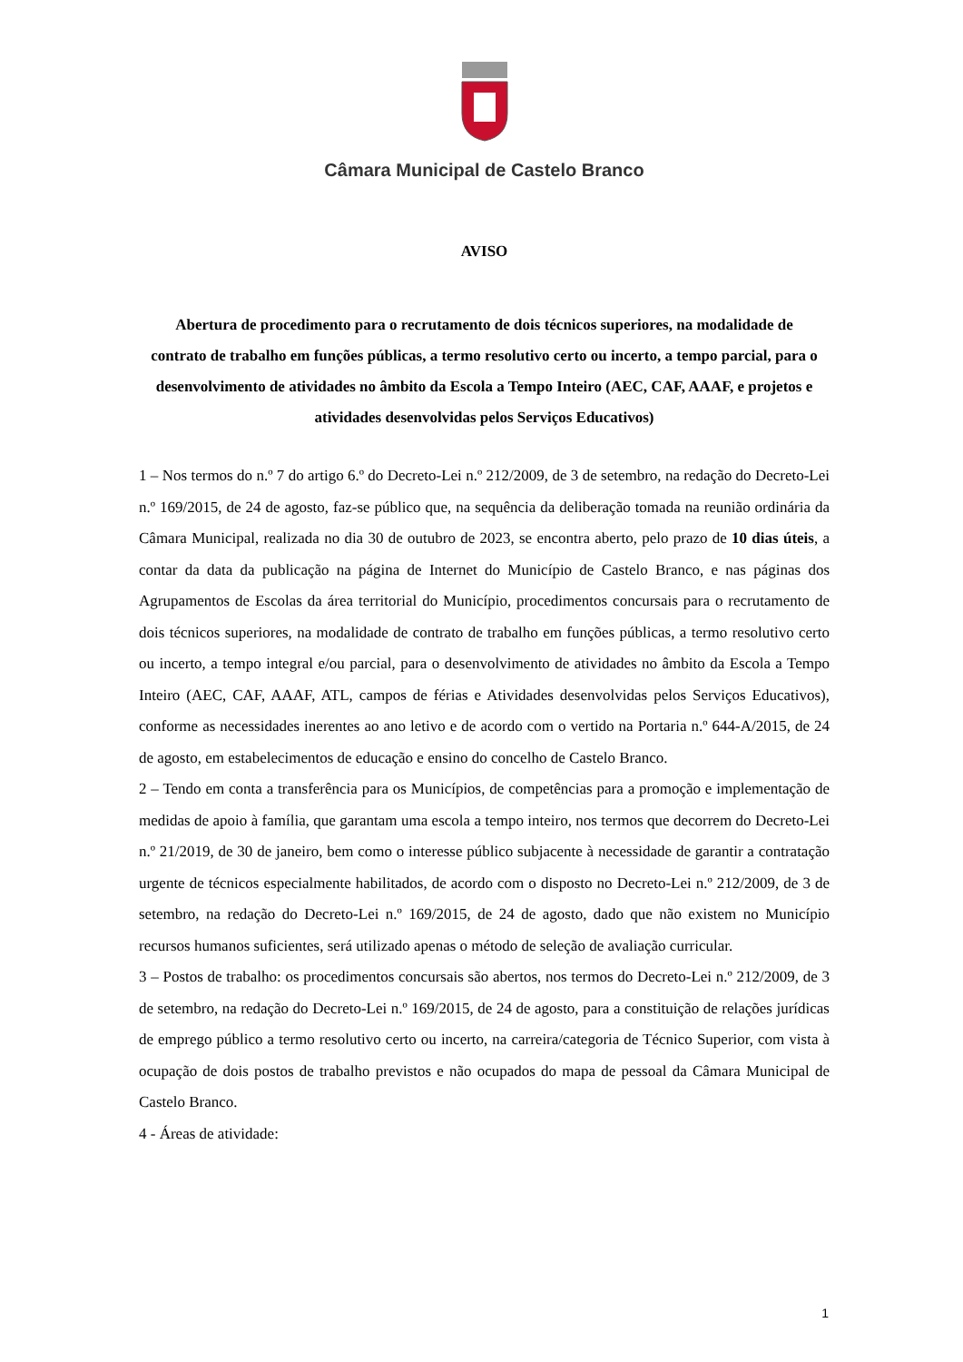Câmara Municipal de Castelo Branco
AVISO
Abertura de procedimento para o recrutamento de dois técnicos superiores, na modalidade de contrato de trabalho em funções públicas, a termo resolutivo certo ou incerto, a tempo parcial, para o desenvolvimento de atividades no âmbito da Escola a Tempo Inteiro (AEC, CAF, AAAF, e projetos e atividades desenvolvidas pelos Serviços Educativos)
1 – Nos termos do n.º 7 do artigo 6.º do Decreto-Lei n.º 212/2009, de 3 de setembro, na redação do Decreto-Lei n.º 169/2015, de 24 de agosto, faz-se público que, na sequência da deliberação tomada na reunião ordinária da Câmara Municipal, realizada no dia 30 de outubro de 2023, se encontra aberto, pelo prazo de 10 dias úteis, a contar da data da publicação na página de Internet do Município de Castelo Branco, e nas páginas dos Agrupamentos de Escolas da área territorial do Município, procedimentos concursais para o recrutamento de dois técnicos superiores, na modalidade de contrato de trabalho em funções públicas, a termo resolutivo certo ou incerto, a tempo integral e/ou parcial, para o desenvolvimento de atividades no âmbito da Escola a Tempo Inteiro (AEC, CAF, AAAF, ATL, campos de férias e Atividades desenvolvidas pelos Serviços Educativos), conforme as necessidades inerentes ao ano letivo e de acordo com o vertido na Portaria n.º 644-A/2015, de 24 de agosto, em estabelecimentos de educação e ensino do concelho de Castelo Branco.
2 – Tendo em conta a transferência para os Municípios, de competências para a promoção e implementação de medidas de apoio à família, que garantam uma escola a tempo inteiro, nos termos que decorrem do Decreto-Lei n.º 21/2019, de 30 de janeiro, bem como o interesse público subjacente à necessidade de garantir a contratação urgente de técnicos especialmente habilitados, de acordo com o disposto no Decreto-Lei n.º 212/2009, de 3 de setembro, na redação do Decreto-Lei n.º 169/2015, de 24 de agosto, dado que não existem no Município recursos humanos suficientes, será utilizado apenas o método de seleção de avaliação curricular.
3 – Postos de trabalho: os procedimentos concursais são abertos, nos termos do Decreto-Lei n.º 212/2009, de 3 de setembro, na redação do Decreto-Lei n.º 169/2015, de 24 de agosto, para a constituição de relações jurídicas de emprego público a termo resolutivo certo ou incerto, na carreira/categoria de Técnico Superior, com vista à ocupação de dois postos de trabalho previstos e não ocupados do mapa de pessoal da Câmara Municipal de Castelo Branco.
4 - Áreas de atividade:
1